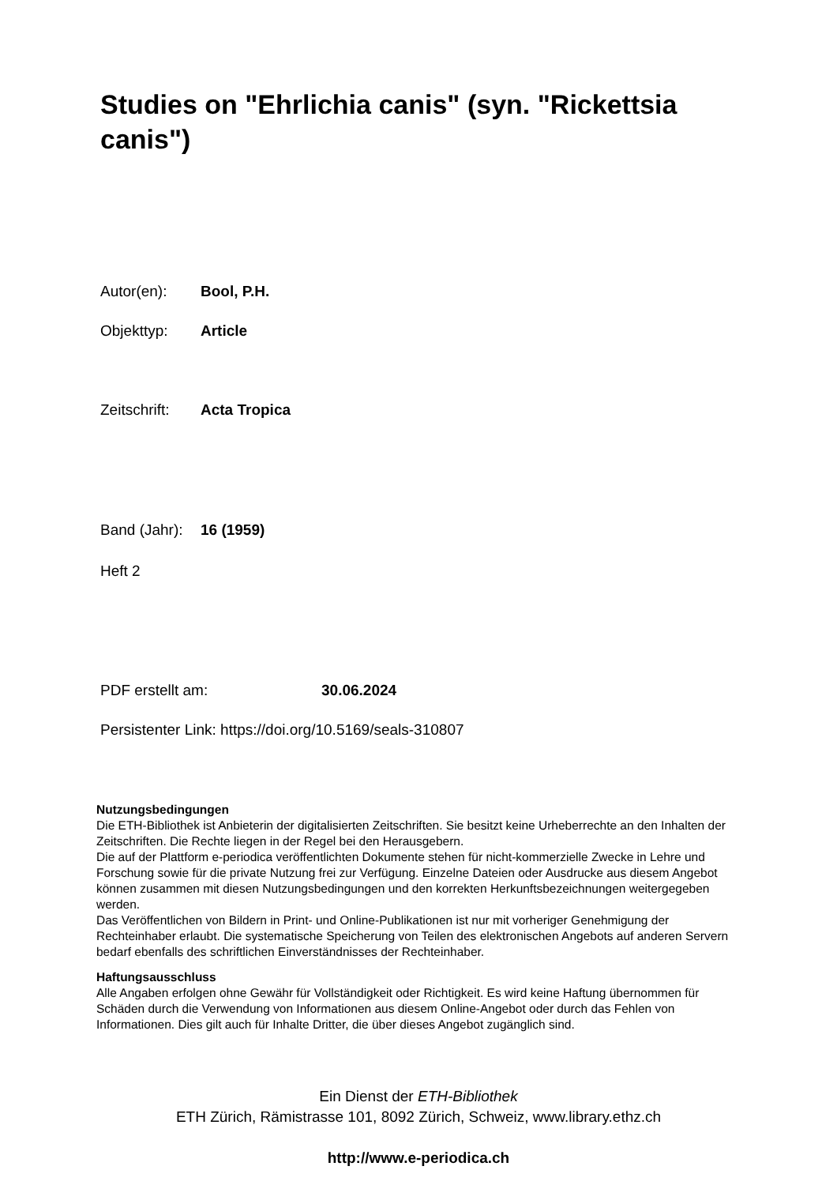Studies on "Ehrlichia canis" (syn. "Rickettsia canis")
Autor(en): Bool, P.H.
Objekttyp: Article
Zeitschrift: Acta Tropica
Band (Jahr): 16 (1959)
Heft 2
PDF erstellt am: 30.06.2024
Persistenter Link: https://doi.org/10.5169/seals-310807
Nutzungsbedingungen
Die ETH-Bibliothek ist Anbieterin der digitalisierten Zeitschriften. Sie besitzt keine Urheberrechte an den Inhalten der Zeitschriften. Die Rechte liegen in der Regel bei den Herausgebern.
Die auf der Plattform e-periodica veröffentlichten Dokumente stehen für nicht-kommerzielle Zwecke in Lehre und Forschung sowie für die private Nutzung frei zur Verfügung. Einzelne Dateien oder Ausdrucke aus diesem Angebot können zusammen mit diesen Nutzungsbedingungen und den korrekten Herkunftsbezeichnungen weitergegeben werden.
Das Veröffentlichen von Bildern in Print- und Online-Publikationen ist nur mit vorheriger Genehmigung der Rechteinhaber erlaubt. Die systematische Speicherung von Teilen des elektronischen Angebots auf anderen Servern bedarf ebenfalls des schriftlichen Einverständnisses der Rechteinhaber.
Haftungsausschluss
Alle Angaben erfolgen ohne Gewähr für Vollständigkeit oder Richtigkeit. Es wird keine Haftung übernommen für Schäden durch die Verwendung von Informationen aus diesem Online-Angebot oder durch das Fehlen von Informationen. Dies gilt auch für Inhalte Dritter, die über dieses Angebot zugänglich sind.
Ein Dienst der ETH-Bibliothek
ETH Zürich, Rämistrasse 101, 8092 Zürich, Schweiz, www.library.ethz.ch
http://www.e-periodica.ch